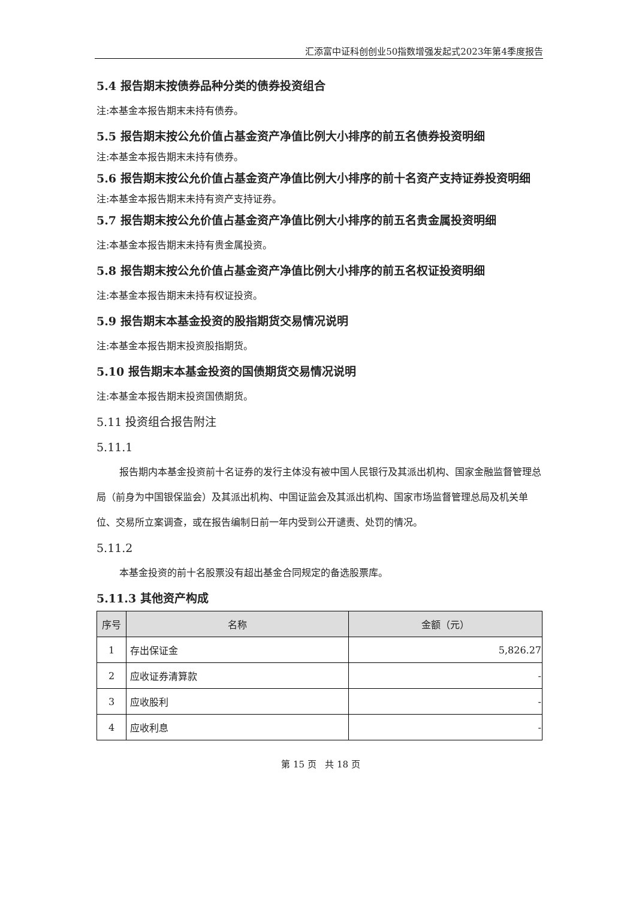汇添富中证科创创业50指数增强发起式2023年第4季度报告
5.4 报告期末按债券品种分类的债券投资组合
注:本基金本报告期末未持有债券。
5.5 报告期末按公允价值占基金资产净值比例大小排序的前五名债券投资明细
注:本基金本报告期末未持有债券。
5.6 报告期末按公允价值占基金资产净值比例大小排序的前十名资产支持证券投资明细
注:本基金本报告期末未持有资产支持证券。
5.7 报告期末按公允价值占基金资产净值比例大小排序的前五名贵金属投资明细
注:本基金本报告期末未持有贵金属投资。
5.8 报告期末按公允价值占基金资产净值比例大小排序的前五名权证投资明细
注:本基金本报告期末未持有权证投资。
5.9 报告期末本基金投资的股指期货交易情况说明
注:本基金本报告期末投资股指期货。
5.10 报告期末本基金投资的国债期货交易情况说明
注:本基金本报告期末投资国债期货。
5.11 投资组合报告附注
5.11.1
报告期内本基金投资前十名证券的发行主体没有被中国人民银行及其派出机构、国家金融监督管理总局（前身为中国银保监会）及其派出机构、中国证监会及其派出机构、国家市场监督管理总局及机关单位、交易所立案调查，或在报告编制日前一年内受到公开谴责、处罚的情况。
5.11.2
本基金投资的前十名股票没有超出基金合同规定的备选股票库。
5.11.3 其他资产构成
| 序号 | 名称 | 金额（元） |
| --- | --- | --- |
| 1 | 存出保证金 | 5,826.27 |
| 2 | 应收证券清算款 | - |
| 3 | 应收股利 | - |
| 4 | 应收利息 | - |
第 15 页 共 18 页